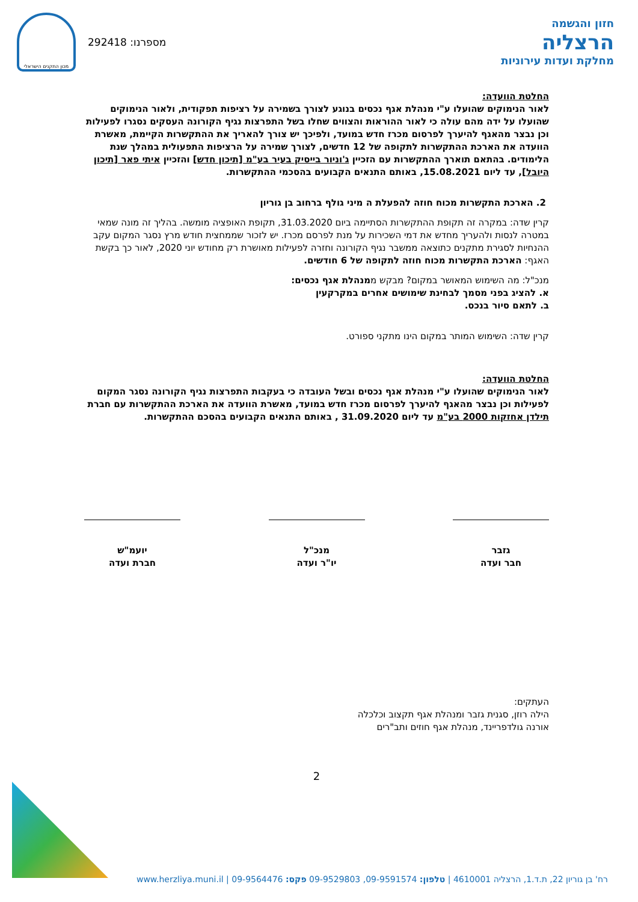חזון והגשמה
הרצליה
מחלקת ועדות עירוניות
מכון התקנים הישראלי
292418 :מספרנו
החלטת הוועדה:
לאור הנימוקים שהועלו ע"י מנהלת אגף נכסים בנוגע לצורך בשמירה על רציפות תפקודית, ולאור הנימוקים שהועלו על ידה מהם עולה כי לאור ההוראות והצווים שחלו בשל התפרצות נגיף הקורונה העסקים נסגרו לפעילות וכן נבצר מהאגף להיערך לפרסום מכרז חדש במועד, ולפיכך יש צורך להאריך את ההתקשרות הקיימת, מאשרת הוועדה את הארכת ההתקשרות לתקופה של 12 חדשים, לצורך שמירה על הרציפות התפעולית במהלך שנת הלימודים. בהתאם תוארך ההתקשרות עם הזכיין ג'וניור בייסיק בעיר בע"מ [תיכון חדש] והזכיין איתי פאר [תיכון היובל], עד ליום 15.08.2021, באותם התנאים הקבועים בהסכמי ההתקשרות.
2. הארכת התקשרות מכוח חוזה להפעלת ה מיני גולף ברחוב בן גוריון
קרין שדה: במקרה זה תקופת ההתקשרות הסתיימה ביום 31.03.2020, תקופת האופציה מומשה. בהליך זה מונה שמאי במטרה לנסות ולהעריך מחדש את דמי השכירות על מנת לפרסם מכרז. יש לזכור שממחצית חודש מרץ נסגר המקום עקב ההנחיות לסגירת מתקנים כתוצאה ממשבר נגיף הקורונה וחזרה לפעילות מאושרת רק מחודש יוני 2020, לאור כך בקשת האגף: הארכת התקשרות מכוח חוזה לתקופה של 6 חודשים.
מנכ"ל: מה השימוש המאושר במקום? מבקש ממנהלת אגף נכסים:
א. להציג בפני מסמך לבחינת שימושים אחרים במקרקעין
ב. לתאם סיור בנכס.
קרין שדה: השימוש המותר במקום הינו מתקני ספורט.
החלטת הוועדה:
לאור הנימוקים שהועלו ע"י מנהלת אגף נכסים ובשל העובדה כי בעקבות התפרצות נגיף הקורונה נסגר המקום לפעילות וכן נבצר מהאגף להיערך לפרסום מכרז חדש במועד, מאשרת הוועדה את הארכת ההתקשרות עם חברת תילדן אחזקות 2000 בע"מ עד ליום 31.09.2020 , באותם התנאים הקבועים בהסכם ההתקשרות.
גזבר
חבר ועדה
מנכ"ל
יו"ר ועדה
יועמ"ש
חברת ועדה
העתקים:
הילה רוזן, סגנית גזבר ומנהלת אגף תקצוב וכלכלה
אורנה גולדפריינד, מנהלת אגף חוזים ותב"רים
2
רח' בן גוריון 22, ת.ד.1, הרצליה 4610001 | טלפון: 09-9591574, 09-9529803 פקס: 09-9564476 | www.herzliya.muni.il